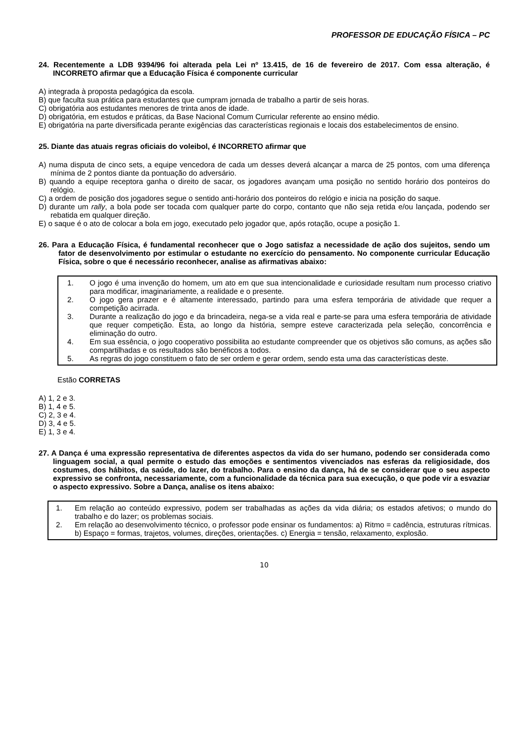PROFESSOR DE EDUCAÇÃO FÍSICA – PC
24. Recentemente a LDB 9394/96 foi alterada pela Lei nº 13.415, de 16 de fevereiro de 2017. Com essa alteração, é INCORRETO afirmar que a Educação Física é componente curricular
A) integrada à proposta pedagógica da escola.
B) que faculta sua prática para estudantes que cumpram jornada de trabalho a partir de seis horas.
C) obrigatória aos estudantes menores de trinta anos de idade.
D) obrigatória, em estudos e práticas, da Base Nacional Comum Curricular referente ao ensino médio.
E) obrigatória na parte diversificada perante exigências das características regionais e locais dos estabelecimentos de ensino.
25. Diante das atuais regras oficiais do voleibol, é INCORRETO afirmar que
A) numa disputa de cinco sets, a equipe vencedora de cada um desses deverá alcançar a marca de 25 pontos, com uma diferença mínima de 2 pontos diante da pontuação do adversário.
B) quando a equipe receptora ganha o direito de sacar, os jogadores avançam uma posição no sentido horário dos ponteiros do relógio.
C) a ordem de posição dos jogadores segue o sentido anti-horário dos ponteiros do relógio e inicia na posição do saque.
D) durante um rally, a bola pode ser tocada com qualquer parte do corpo, contanto que não seja retida e/ou lançada, podendo ser rebatida em qualquer direção.
E) o saque é o ato de colocar a bola em jogo, executado pelo jogador que, após rotação, ocupe a posição 1.
26. Para a Educação Física, é fundamental reconhecer que o Jogo satisfaz a necessidade de ação dos sujeitos, sendo um fator de desenvolvimento por estimular o estudante no exercício do pensamento. No componente curricular Educação Física, sobre o que é necessário reconhecer, analise as afirmativas abaixo:
1. O jogo é uma invenção do homem, um ato em que sua intencionalidade e curiosidade resultam num processo criativo para modificar, imaginariamente, a realidade e o presente.
2. O jogo gera prazer e é altamente interessado, partindo para uma esfera temporária de atividade que requer a competição acirrada.
3. Durante a realização do jogo e da brincadeira, nega-se a vida real e parte-se para uma esfera temporária de atividade que requer competição. Esta, ao longo da história, sempre esteve caracterizada pela seleção, concorrência e eliminação do outro.
4. Em sua essência, o jogo cooperativo possibilita ao estudante compreender que os objetivos são comuns, as ações são compartilhadas e os resultados são benéficos a todos.
5. As regras do jogo constituem o fato de ser ordem e gerar ordem, sendo esta uma das características deste.
Estão CORRETAS
A) 1, 2 e 3.
B) 1, 4 e 5.
C) 2, 3 e 4.
D) 3, 4 e 5.
E) 1, 3 e 4.
27. A Dança é uma expressão representativa de diferentes aspectos da vida do ser humano, podendo ser considerada como linguagem social, a qual permite o estudo das emoções e sentimentos vivenciados nas esferas da religiosidade, dos costumes, dos hábitos, da saúde, do lazer, do trabalho. Para o ensino da dança, há de se considerar que o seu aspecto expressivo se confronta, necessariamente, com a funcionalidade da técnica para sua execução, o que pode vir a esvaziar o aspecto expressivo. Sobre a Dança, analise os itens abaixo:
1. Em relação ao conteúdo expressivo, podem ser trabalhadas as ações da vida diária; os estados afetivos; o mundo do trabalho e do lazer; os problemas sociais.
2. Em relação ao desenvolvimento técnico, o professor pode ensinar os fundamentos: a) Ritmo = cadência, estruturas rítmicas. b) Espaço = formas, trajetos, volumes, direções, orientações. c) Energia = tensão, relaxamento, explosão.
10